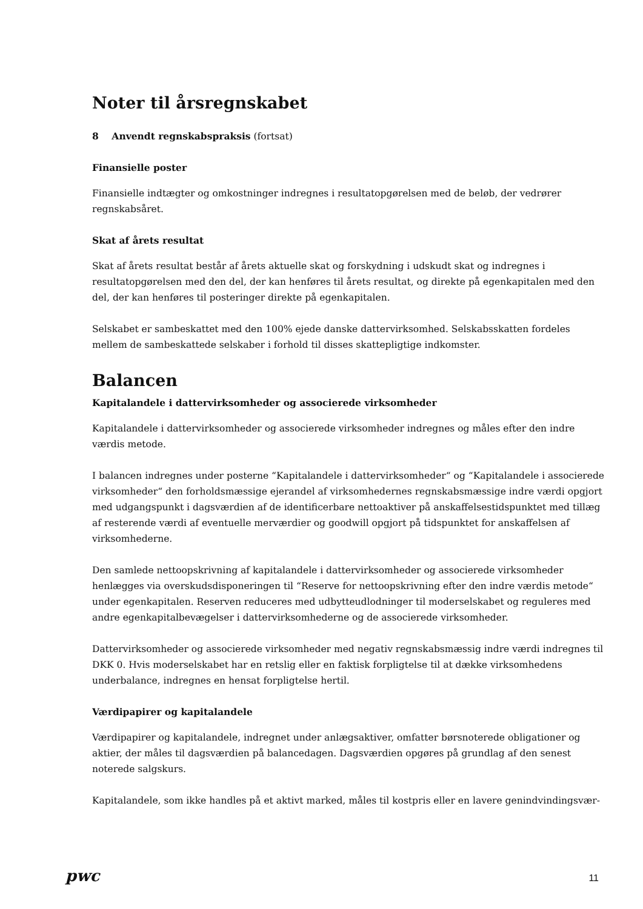Noter til årsregnskabet
8 Anvendt regnskabspraksis (fortsat)
Finansielle poster
Finansielle indtægter og omkostninger indregnes i resultatopgørelsen med de beløb, der vedrører regnskabsåret.
Skat af årets resultat
Skat af årets resultat består af årets aktuelle skat og forskydning i udskudt skat og indregnes i resultatopgørelsen med den del, der kan henføres til årets resultat, og direkte på egenkapitalen med den del, der kan henføres til posteringer direkte på egenkapitalen.
Selskabet er sambeskattet med den 100% ejede danske dattervirksomhed. Selskabsskatten fordeles mellem de sambeskattede selskaber i forhold til disses skattepligtige indkomster.
Balancen
Kapitalandele i dattervirksomheder og associerede virksomheder
Kapitalandele i dattervirksomheder og associerede virksomheder indregnes og måles efter den indre værdis metode.
I balancen indregnes under posterne “Kapitalandele i dattervirksomheder“ og “Kapitalandele i associerede virksomheder“ den forholdsmæssige ejerandel af virksomhedernes regnskabsmæssige indre værdi opgjort med udgangspunkt i dagsværdien af de identificerbare nettoaktiver på anskaffelsestidspunktet med tillæg af resterende værdi af eventuelle merværdier og goodwill opgjort på tidspunktet for anskaffelsen af virksomhederne.
Den samlede nettoopskrivning af kapitalandele i dattervirksomheder og associerede virksomheder henlægges via overskudsdisponeringen til “Reserve for nettoopskrivning efter den indre værdis metode“ under egenkapitalen. Reserven reduceres med udbytteudlodninger til moderselskabet og reguleres med andre egenkapitalbevægelser i dattervirksomhederne og de associerede virksomheder.
Dattervirksomheder og associerede virksomheder med negativ regnskabsmæssig indre værdi indregnes til DKK 0. Hvis moderselskabet har en retslig eller en faktisk forpligtelse til at dække virksomhedens underbalance, indregnes en hensat forpligtelse hertil.
Værdipapirer og kapitalandele
Værdipapirer og kapitalandele, indregnet under anlægsaktiver, omfatter børsnoterede obligationer og aktier, der måles til dagsværdien på balancedagen. Dagsværdien opgøres på grundlag af den senest noterede salgskurs.
Kapitalandele, som ikke handles på et aktivt marked, måles til kostpris eller en lavere genindvindingsvær-
pwc 11